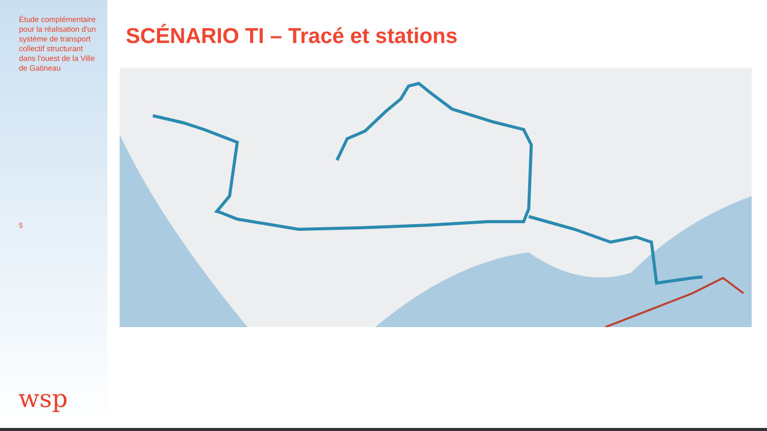Étude complémentaire pour la réalisation d'un système de transport collectif structurant dans l'ouest de la Ville de Gatineau
5
wsp
SCÉNARIO TI – Tracé et stations